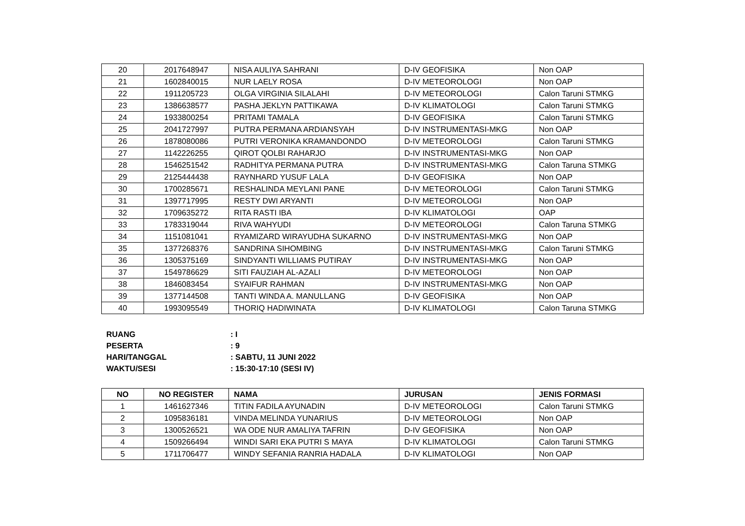| 20 | 2017648947 | NISA AULIYA SAHRANI | D-IV GEOFISIKA | Non OAP |
| 21 | 1602840015 | NUR LAELY ROSA | D-IV METEOROLOGI | Non OAP |
| 22 | 1911205723 | OLGA VIRGINIA SILALAHI | D-IV METEOROLOGI | Calon Taruni STMKG |
| 23 | 1386638577 | PASHA JEKLYN PATTIKAWA | D-IV KLIMATOLOGI | Calon Taruni STMKG |
| 24 | 1933800254 | PRITAMI TAMALA | D-IV GEOFISIKA | Calon Taruni STMKG |
| 25 | 2041727997 | PUTRA PERMANA ARDIANSYAH | D-IV INSTRUMENTASI-MKG | Non OAP |
| 26 | 1878080086 | PUTRI VERONIKA KRAMANDONDO | D-IV METEOROLOGI | Calon Taruni STMKG |
| 27 | 1142226255 | QIROT QOLBI RAHARJO | D-IV INSTRUMENTASI-MKG | Non OAP |
| 28 | 1546251542 | RADHITYA PERMANA PUTRA | D-IV INSTRUMENTASI-MKG | Calon Taruna STMKG |
| 29 | 2125444438 | RAYNHARD YUSUF LALA | D-IV GEOFISIKA | Non OAP |
| 30 | 1700285671 | RESHALINDA MEYLANI PANE | D-IV METEOROLOGI | Calon Taruni STMKG |
| 31 | 1397717995 | RESTY DWI ARYANTI | D-IV METEOROLOGI | Non OAP |
| 32 | 1709635272 | RITA RASTI IBA | D-IV KLIMATOLOGI | OAP |
| 33 | 1783319044 | RIVA WAHYUDI | D-IV METEOROLOGI | Calon Taruna STMKG |
| 34 | 1151081041 | RYAMIZARD WIRAYUDHA SUKARNO | D-IV INSTRUMENTASI-MKG | Non OAP |
| 35 | 1377268376 | SANDRINA SIHOMBING | D-IV INSTRUMENTASI-MKG | Calon Taruni STMKG |
| 36 | 1305375169 | SINDYANTI WILLIAMS PUTIRAY | D-IV INSTRUMENTASI-MKG | Non OAP |
| 37 | 1549786629 | SITI FAUZIAH AL-AZALI | D-IV METEOROLOGI | Non OAP |
| 38 | 1846083454 | SYAIFUR RAHMAN | D-IV INSTRUMENTASI-MKG | Non OAP |
| 39 | 1377144508 | TANTI WINDA A. MANULLANG | D-IV GEOFISIKA | Non OAP |
| 40 | 1993095549 | THORIQ HADIWINATA | D-IV KLIMATOLOGI | Calon Taruna STMKG |
RUANG : I
PESERTA : 9
HARI/TANGGAL : SABTU, 11 JUNI 2022
WAKTU/SESI : 15:30-17:10 (SESI IV)
| NO | NO REGISTER | NAMA | JURUSAN | JENIS FORMASI |
| --- | --- | --- | --- | --- |
| 1 | 1461627346 | TITIN FADILA AYUNADIN | D-IV METEOROLOGI | Calon Taruni STMKG |
| 2 | 1095836181 | VINDA MELINDA YUNARIUS | D-IV METEOROLOGI | Non OAP |
| 3 | 1300526521 | WA ODE NUR AMALIYA TAFRIN | D-IV GEOFISIKA | Non OAP |
| 4 | 1509266494 | WINDI SARI EKA PUTRI S MAYA | D-IV KLIMATOLOGI | Calon Taruni STMKG |
| 5 | 1711706477 | WINDY SEFANIA RANRIA HADALA | D-IV KLIMATOLOGI | Non OAP |